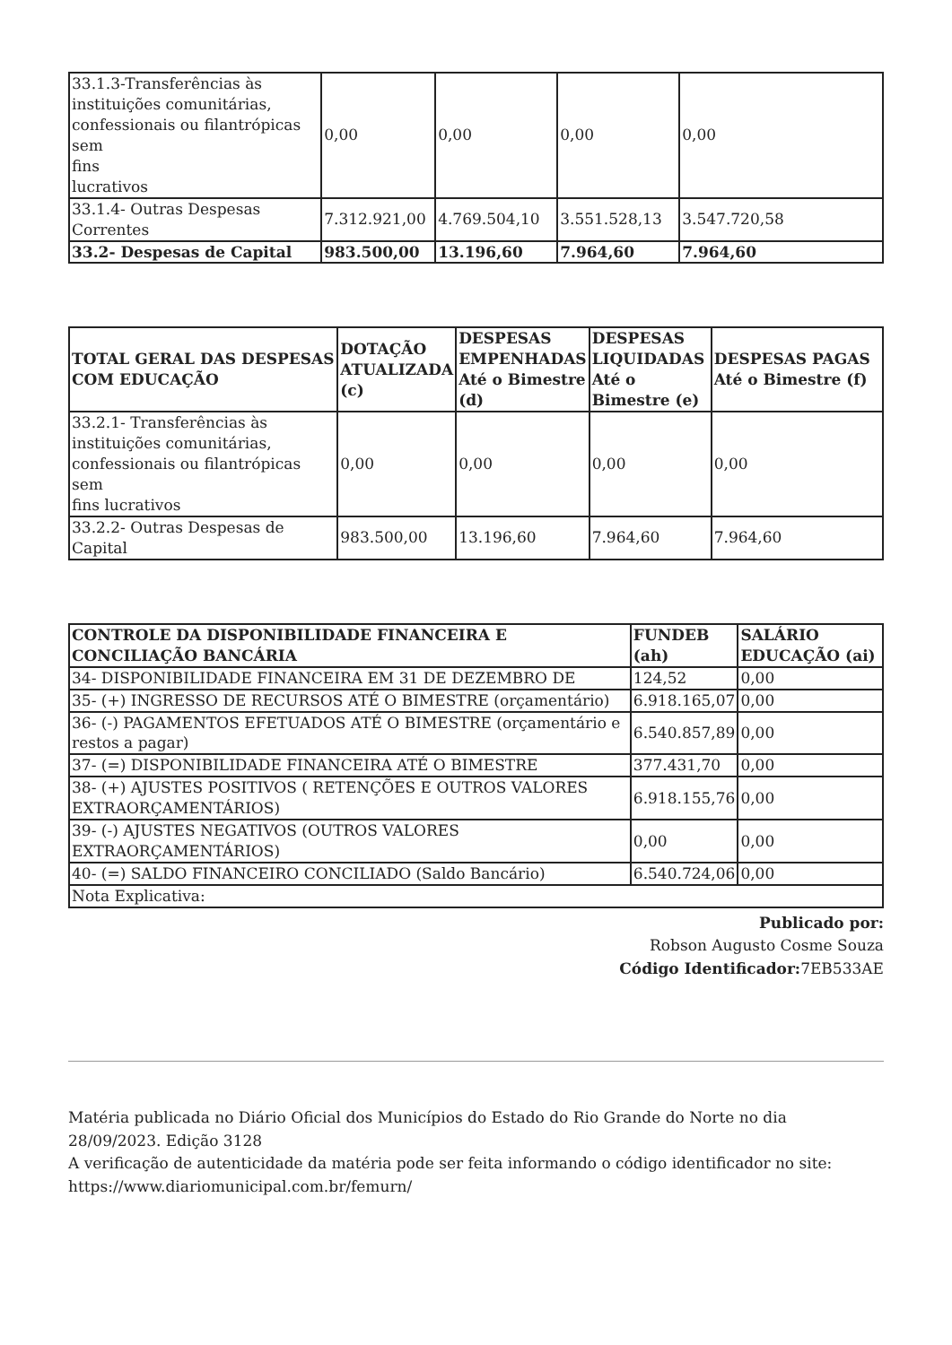| 33.1.3-Transferências às instituições comunitárias, confessionais ou filantrópicas sem fins lucrativos | 0,00 | 0,00 | 0,00 | 0,00 |
| 33.1.4- Outras Despesas Correntes | 7.312.921,00 | 4.769.504,10 | 3.551.528,13 | 3.547.720,58 |
| 33.2- Despesas de Capital | 983.500,00 | 13.196,60 | 7.964,60 | 7.964,60 |
| TOTAL GERAL DAS DESPESAS COM EDUCAÇÃO | DOTAÇÃO ATUALIZADA (c) | DESPESAS EMPENHADAS Até o Bimestre (d) | DESPESAS LIQUIDADAS Até o Bimestre (e) | DESPESAS PAGAS Até o Bimestre (f) |
| --- | --- | --- | --- | --- |
| 33.2.1- Transferências às instituições comunitárias, confessionais ou filantrópicas sem fins lucrativos | 0,00 | 0,00 | 0,00 | 0,00 |
| 33.2.2- Outras Despesas de Capital | 983.500,00 | 13.196,60 | 7.964,60 | 7.964,60 |
| CONTROLE DA DISPONIBILIDADE FINANCEIRA E CONCILIAÇÃO BANCÁRIA | FUNDEB (ah) | SALÁRIO EDUCAÇÃO (ai) |
| --- | --- | --- |
| 34- DISPONIBILIDADE FINANCEIRA EM 31 DE DEZEMBRO DE | 124,52 | 0,00 |
| 35- (+) INGRESSO DE RECURSOS ATÉ O BIMESTRE (orçamentário) | 6.918.165,07 | 0,00 |
| 36- (-) PAGAMENTOS EFETUADOS ATÉ O BIMESTRE (orçamentário e restos a pagar) | 6.540.857,89 | 0,00 |
| 37- (=) DISPONIBILIDADE FINANCEIRA ATÉ O BIMESTRE | 377.431,70 | 0,00 |
| 38- (+) AJUSTES POSITIVOS ( RETENÇÕES E OUTROS VALORES EXTRAORÇAMENTÁRIOS) | 6.918.155,76 | 0,00 |
| 39- (-) AJUSTES NEGATIVOS (OUTROS VALORES EXTRAORÇAMENTÁRIOS) | 0,00 | 0,00 |
| 40- (=) SALDO FINANCEIRO CONCILIADO (Saldo Bancário) | 6.540.724,06 | 0,00 |
| Nota Explicativa: | | |
Publicado por:
Robson Augusto Cosme Souza
Código Identificador: 7EB533AE
Matéria publicada no Diário Oficial dos Municípios do Estado do Rio Grande do Norte no dia 28/09/2023. Edição 3128
A verificação de autenticidade da matéria pode ser feita informando o código identificador no site: https://www.diariomunicipal.com.br/femurn/